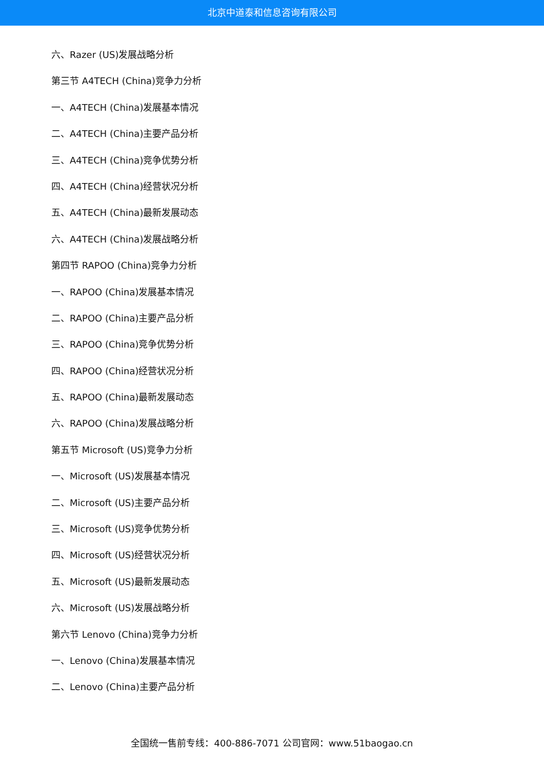北京中道泰和信息咨询有限公司
六、Razer (US)发展战略分析
第三节 A4TECH (China)竞争力分析
一、A4TECH (China)发展基本情况
二、A4TECH (China)主要产品分析
三、A4TECH (China)竞争优势分析
四、A4TECH (China)经营状况分析
五、A4TECH (China)最新发展动态
六、A4TECH (China)发展战略分析
第四节 RAPOO (China)竞争力分析
一、RAPOO (China)发展基本情况
二、RAPOO (China)主要产品分析
三、RAPOO (China)竞争优势分析
四、RAPOO (China)经营状况分析
五、RAPOO (China)最新发展动态
六、RAPOO (China)发展战略分析
第五节 Microsoft (US)竞争力分析
一、Microsoft (US)发展基本情况
二、Microsoft (US)主要产品分析
三、Microsoft (US)竞争优势分析
四、Microsoft (US)经营状况分析
五、Microsoft (US)最新发展动态
六、Microsoft (US)发展战略分析
第六节 Lenovo (China)竞争力分析
一、Lenovo (China)发展基本情况
二、Lenovo (China)主要产品分析
全国统一售前专线：400-886-7071 公司官网：www.51baogao.cn